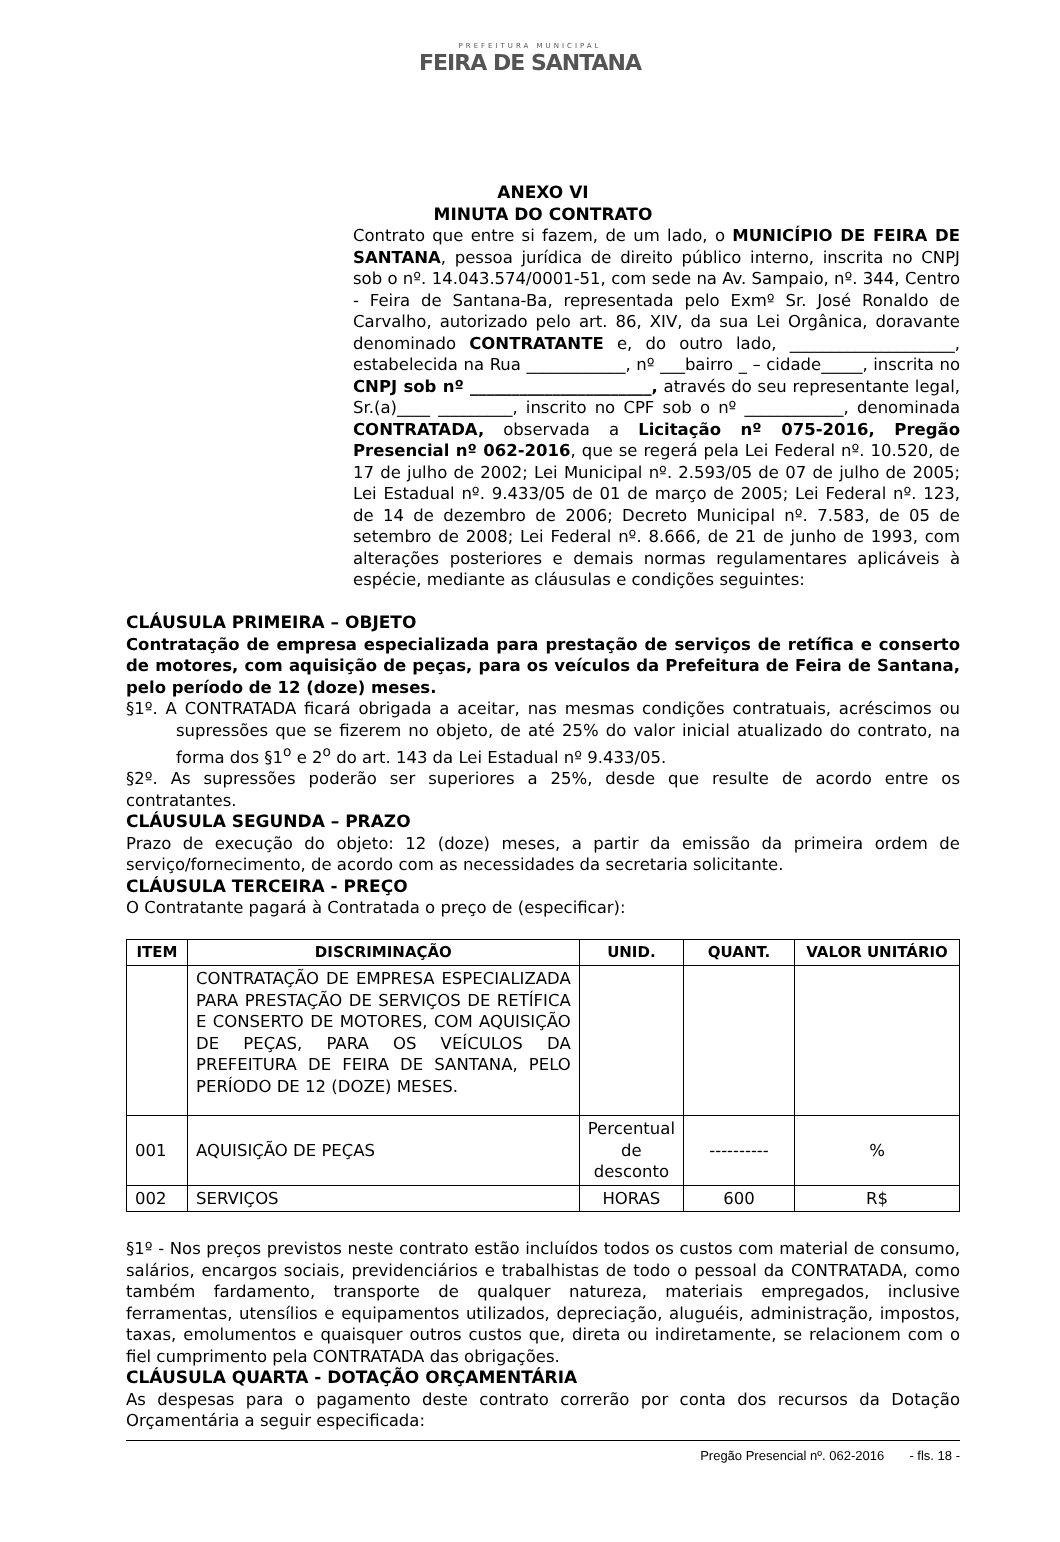PREFEITURA MUNICIPAL
FEIRA DE SANTANA
ANEXO VI
MINUTA DO CONTRATO
Contrato que entre si fazem, de um lado, o MUNICÍPIO DE FEIRA DE SANTANA, pessoa jurídica de direito público interno, inscrita no CNPJ sob o nº. 14.043.574/0001-51, com sede na Av. Sampaio, nº. 344, Centro - Feira de Santana-Ba, representada pelo Exmº Sr. José Ronaldo de Carvalho, autorizado pelo art. 86, XIV, da sua Lei Orgânica, doravante denominado CONTRATANTE e, do outro lado, ____________________, estabelecida na Rua ____________, nº ___bairro _ – cidade_____, inscrita no CNPJ sob nº ______________________, através do seu representante legal, Sr.(a)____ _________, inscrito no CPF sob o nº ____________, denominada CONTRATADA, observada a Licitação nº 075-2016, Pregão Presencial nº 062-2016, que se regerá pela Lei Federal nº. 10.520, de 17 de julho de 2002; Lei Municipal nº. 2.593/05 de 07 de julho de 2005; Lei Estadual nº. 9.433/05 de 01 de março de 2005; Lei Federal nº. 123, de 14 de dezembro de 2006; Decreto Municipal nº. 7.583, de 05 de setembro de 2008; Lei Federal nº. 8.666, de 21 de junho de 1993, com alterações posteriores e demais normas regulamentares aplicáveis à espécie, mediante as cláusulas e condições seguintes:
CLÁUSULA PRIMEIRA – OBJETO
Contratação de empresa especializada para prestação de serviços de retífica e conserto de motores, com aquisição de peças, para os veículos da Prefeitura de Feira de Santana, pelo período de 12 (doze) meses.
§1º. A CONTRATADA ficará obrigada a aceitar, nas mesmas condições contratuais, acréscimos ou supressões que se fizerem no objeto, de até 25% do valor inicial atualizado do contrato, na forma dos §1<sup>o</sup> e 2<sup>o</sup> do art. 143 da Lei Estadual nº 9.433/05.
§2º. As supressões poderão ser superiores a 25%, desde que resulte de acordo entre os contratantes.
CLÁUSULA SEGUNDA – PRAZO
Prazo de execução do objeto: 12 (doze) meses, a partir da emissão da primeira ordem de serviço/fornecimento, de acordo com as necessidades da secretaria solicitante.
CLÁUSULA TERCEIRA - PREÇO
O Contratante pagará à Contratada o preço de (especificar):
| ITEM | DISCRIMINAÇÃO | UNID. | QUANT. | VALOR UNITÁRIO |
| --- | --- | --- | --- | --- |
| | CONTRATAÇÃO DE EMPRESA ESPECIALIZADA PARA PRESTAÇÃO DE SERVIÇOS DE RETÍFICA E CONSERTO DE MOTORES, COM AQUISIÇÃO DE PEÇAS, PARA OS VEÍCULOS DA PREFEITURA DE FEIRA DE SANTANA, PELO PERÍODO DE 12 (DOZE) MESES. | | | |
| 001 | AQUISIÇÃO DE PEÇAS | Percentual de desconto | ---------- | % |
| 002 | SERVIÇOS | HORAS | 600 | R$ |
§1º - Nos preços previstos neste contrato estão incluídos todos os custos com material de consumo, salários, encargos sociais, previdenciários e trabalhistas de todo o pessoal da CONTRATADA, como também fardamento, transporte de qualquer natureza, materiais empregados, inclusive ferramentas, utensílios e equipamentos utilizados, depreciação, aluguéis, administração, impostos, taxas, emolumentos e quaisquer outros custos que, direta ou indiretamente, se relacionem com o fiel cumprimento pela CONTRATADA das obrigações.
CLÁUSULA QUARTA - DOTAÇÃO ORÇAMENTÁRIA
As despesas para o pagamento deste contrato correrão por conta dos recursos da Dotação Orçamentária a seguir especificada:
Pregão Presencial nº. 062-2016 - fls. 18 -